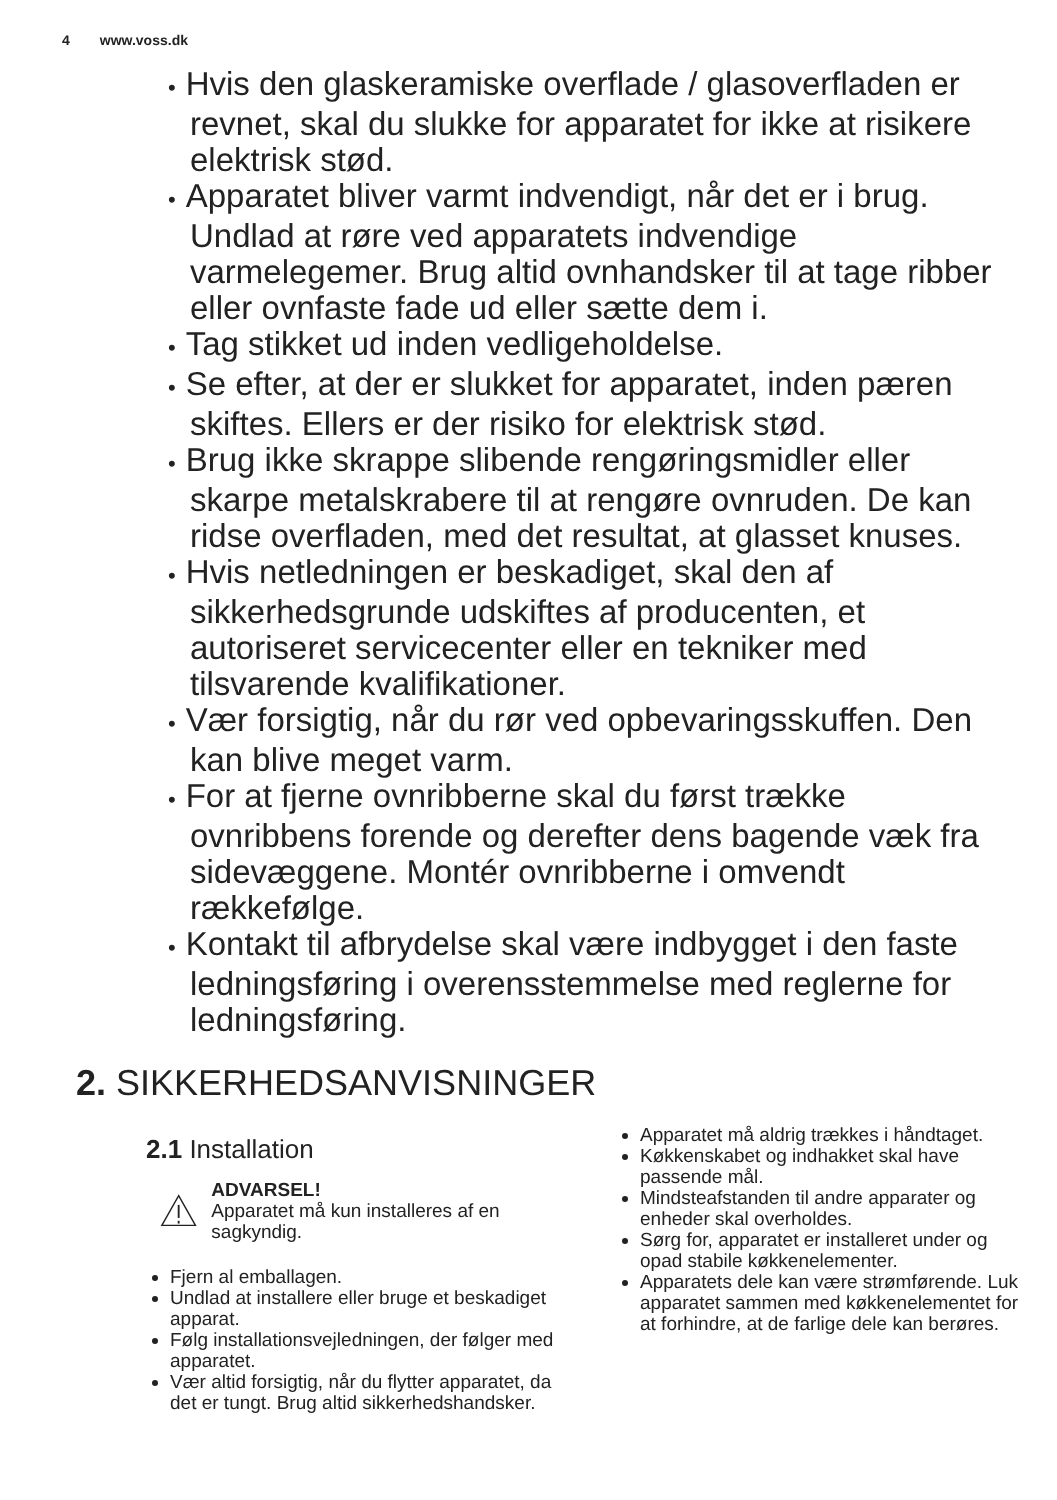4 www.voss.dk
Hvis den glaskeramiske overflade / glasoverfladen er revnet, skal du slukke for apparatet for ikke at risikere elektrisk stød.
Apparatet bliver varmt indvendigt, når det er i brug. Undlad at røre ved apparatets indvendige varmelegemer. Brug altid ovnhandsker til at tage ribber eller ovnfaste fade ud eller sætte dem i.
Tag stikket ud inden vedligeholdelse.
Se efter, at der er slukket for apparatet, inden pæren skiftes. Ellers er der risiko for elektrisk stød.
Brug ikke skrappe slibende rengøringsmidler eller skarpe metalskrabere til at rengøre ovnruden. De kan ridse overfladen, med det resultat, at glasset knuses.
Hvis netledningen er beskadiget, skal den af sikkerhedsgrunde udskiftes af producenten, et autoriseret servicecenter eller en tekniker med tilsvarende kvalifikationer.
Vær forsigtig, når du rør ved opbevaringsskuffen. Den kan blive meget varm.
For at fjerne ovnribberne skal du først trække ovnribbens forende og derefter dens bagende væk fra sidevæggene. Montér ovnribberne i omvendt rækkefølge.
Kontakt til afbrydelse skal være indbygget i den faste ledningsføring i overensstemmelse med reglerne for ledningsføring.
2. SIKKERHEDSANVISNINGER
2.1 Installation
ADVARSEL!
Apparatet må kun installeres af en sagkyndig.
Fjern al emballagen.
Undlad at installere eller bruge et beskadiget apparat.
Følg installationsvejledningen, der følger med apparatet.
Vær altid forsigtig, når du flytter apparatet, da det er tungt. Brug altid sikkerhedshandsker.
Apparatet må aldrig trækkes i håndtaget.
Køkkenskabet og indhakket skal have passende mål.
Mindsteafstanden til andre apparater og enheder skal overholdes.
Sørg for, apparatet er installeret under og opad stabile køkkenelementer.
Apparatets dele kan være strømførende. Luk apparatet sammen med køkkenelementet for at forhindre, at de farlige dele kan berøres.